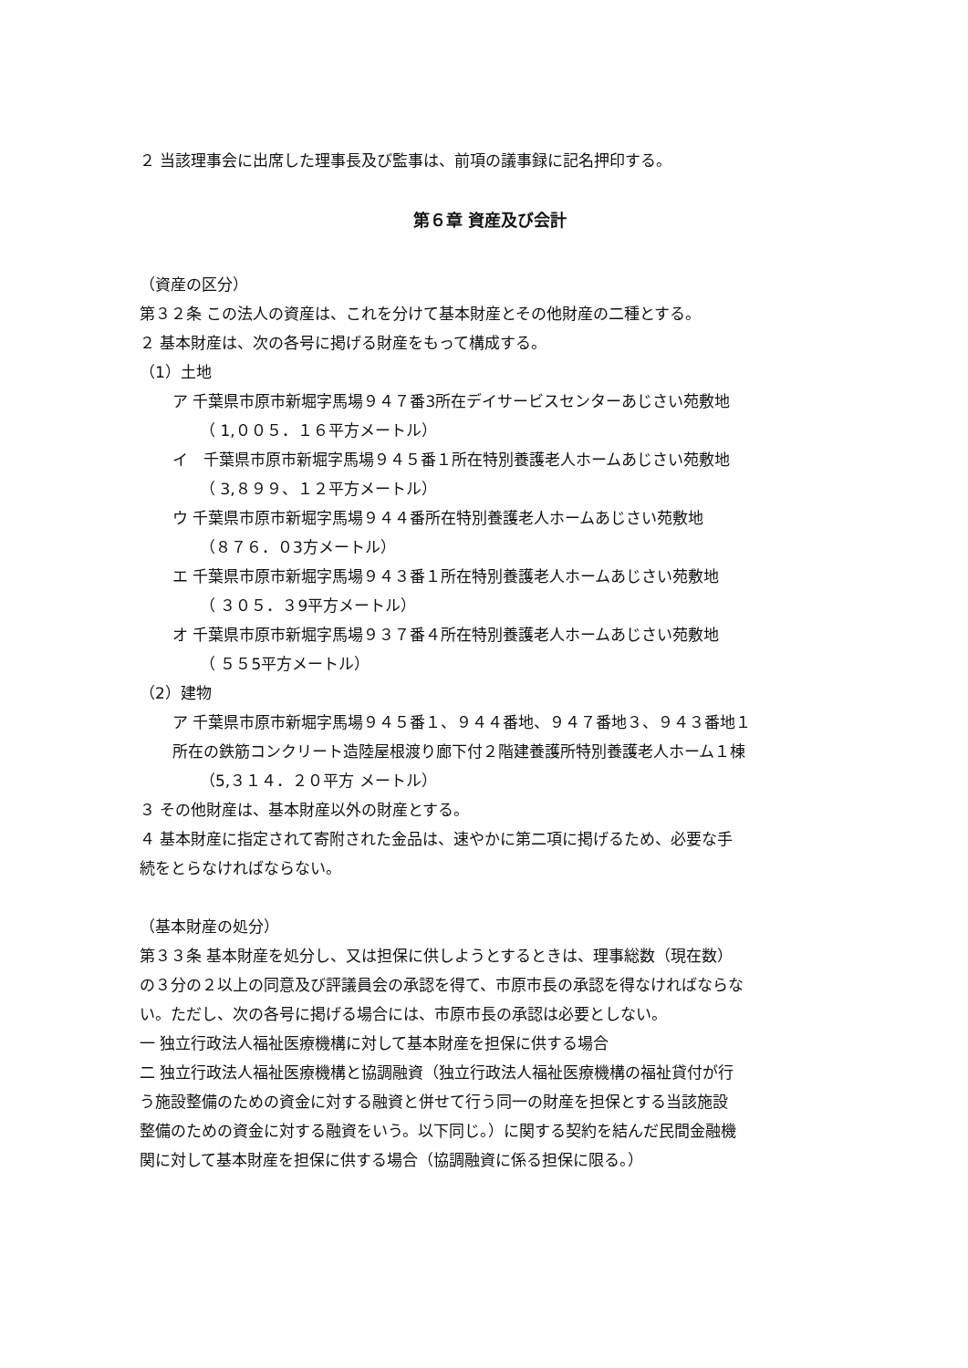２ 当該理事会に出席した理事長及び監事は、前項の議事録に記名押印する。
第６章 資産及び会計
（資産の区分）
第３２条 この法人の資産は、これを分けて基本財産とその他財産の二種とする。
２ 基本財産は、次の各号に掲げる財産をもって構成する。
（1）土地
ア 千葉県市原市新堀字馬場９４７番3所在デイサービスセンターあじさい苑敷地
（ 1,００５．１６平方メートル）
イ　千葉県市原市新堀字馬場９４５番１所在特別養護老人ホームあじさい苑敷地
（ 3,８９９、１２平方メートル）
ウ 千葉県市原市新堀字馬場９４４番所在特別養護老人ホームあじさい苑敷地
（８７６．０3方メートル）
エ 千葉県市原市新堀字馬場９４３番１所在特別養護老人ホームあじさい苑敷地
（ ３０５．３9平方メートル）
オ 千葉県市原市新堀字馬場９３７番４所在特別養護老人ホームあじさい苑敷地
（ ５５5平方メートル）
（2）建物
ア 千葉県市原市新堀字馬場９４５番１、９４４番地、９４７番地３、９４３番地１
所在の鉄筋コンクリート造陸屋根渡り廊下付２階建養護所特別養護老人ホーム１棟
（5,３１４．２０平方 メートル）
３ その他財産は、基本財産以外の財産とする。
４ 基本財産に指定されて寄附された金品は、速やかに第二項に掲げるため、必要な手
続をとらなければならない。
（基本財産の処分）
第３３条 基本財産を処分し、又は担保に供しようとするときは、理事総数（現在数）
の３分の２以上の同意及び評議員会の承認を得て、市原市長の承認を得なければならな
い。ただし、次の各号に掲げる場合には、市原市長の承認は必要としない。
一 独立行政法人福祉医療機構に対して基本財産を担保に供する場合
二 独立行政法人福祉医療機構と協調融資（独立行政法人福祉医療機構の福祉貸付が行
う施設整備のための資金に対する融資と併せて行う同一の財産を担保とする当該施設
整備のための資金に対する融資をいう。以下同じ。）に関する契約を結んだ民間金融機
関に対して基本財産を担保に供する場合（協調融資に係る担保に限る。）